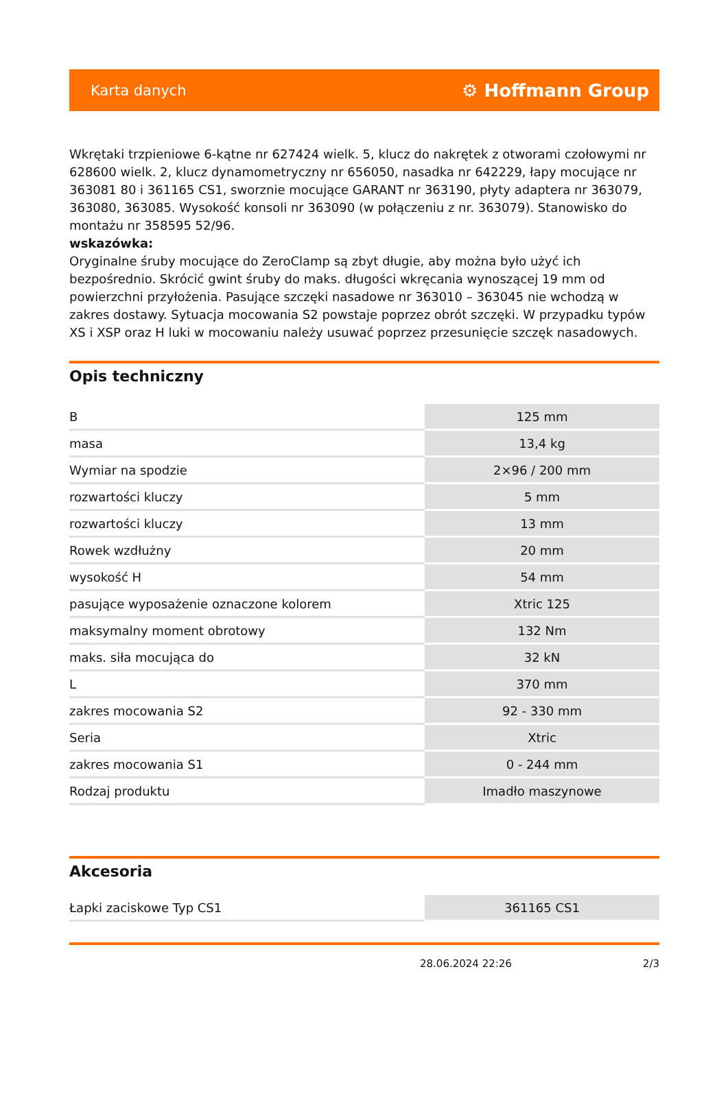Karta danych ⚙ Hoffmann Group
Wkrętaki trzpieniowe 6-kątne nr 627424 wielk. 5, klucz do nakrętek z otworami czołowymi nr 628600 wielk. 2, klucz dynamometryczny nr 656050, nasadka nr 642229, łapy mocujące nr 363081 80 i 361165 CS1, sworznie mocujące GARANT nr 363190, płyty adaptera nr 363079, 363080, 363085. Wysokość konsoli nr 363090 (w połączeniu z nr. 363079). Stanowisko do montażu nr 358595 52/96.
wskazówka:
Oryginalne śruby mocujące do ZeroClamp są zbyt długie, aby można było użyć ich bezpośrednio. Skrócić gwint śruby do maks. długości wkręcania wynoszącej 19 mm od powierzchni przyłożenia. Pasujące szczęki nasadowe nr 363010 – 363045 nie wchodzą w zakres dostawy. Sytuacja mocowania S2 powstaje poprzez obrót szczęki. W przypadku typów XS i XSP oraz H luki w mocowaniu należy usuwać poprzez przesunięcie szczęk nasadowych.
Opis techniczny
| B | 125 mm |
| masa | 13,4 kg |
| Wymiar na spodzie | 2×96 / 200 mm |
| rozwartości kluczy | 5 mm |
| rozwartości kluczy | 13 mm |
| Rowek wzdłużny | 20 mm |
| wysokość H | 54 mm |
| pasujące wyposażenie oznaczone kolorem | Xtric 125 |
| maksymalny moment obrotowy | 132 Nm |
| maks. siła mocująca do | 32 kN |
| L | 370 mm |
| zakres mocowania S2 | 92 - 330 mm |
| Seria | Xtric |
| zakres mocowania S1 | 0 - 244 mm |
| Rodzaj produktu | Imadło maszynowe |
Akcesoria
| Łapki zaciskowe Typ CS1 | 361165 CS1 |
28.06.2024 22:26 2/3